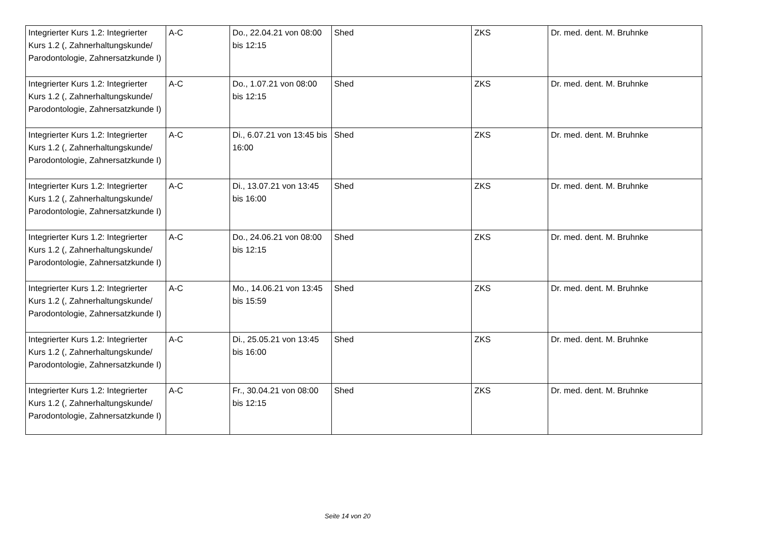| Integrierter Kurs 1.2: Integrierter Kurs 1.2 (, Zahnerhaltungskunde/ Parodontologie, Zahnersatzkunde I) | A-C | Do., 22.04.21 von 08:00 bis 12:15 | Shed | ZKS | Dr. med. dent. M. Bruhnke |
| Integrierter Kurs 1.2: Integrierter Kurs 1.2 (, Zahnerhaltungskunde/ Parodontologie, Zahnersatzkunde I) | A-C | Do., 1.07.21 von 08:00 bis 12:15 | Shed | ZKS | Dr. med. dent. M. Bruhnke |
| Integrierter Kurs 1.2: Integrierter Kurs 1.2 (, Zahnerhaltungskunde/ Parodontologie, Zahnersatzkunde I) | A-C | Di., 6.07.21 von 13:45 bis 16:00 | Shed | ZKS | Dr. med. dent. M. Bruhnke |
| Integrierter Kurs 1.2: Integrierter Kurs 1.2 (, Zahnerhaltungskunde/ Parodontologie, Zahnersatzkunde I) | A-C | Di., 13.07.21 von 13:45 bis 16:00 | Shed | ZKS | Dr. med. dent. M. Bruhnke |
| Integrierter Kurs 1.2: Integrierter Kurs 1.2 (, Zahnerhaltungskunde/ Parodontologie, Zahnersatzkunde I) | A-C | Do., 24.06.21 von 08:00 bis 12:15 | Shed | ZKS | Dr. med. dent. M. Bruhnke |
| Integrierter Kurs 1.2: Integrierter Kurs 1.2 (, Zahnerhaltungskunde/ Parodontologie, Zahnersatzkunde I) | A-C | Mo., 14.06.21 von 13:45 bis 15:59 | Shed | ZKS | Dr. med. dent. M. Bruhnke |
| Integrierter Kurs 1.2: Integrierter Kurs 1.2 (, Zahnerhaltungskunde/ Parodontologie, Zahnersatzkunde I) | A-C | Di., 25.05.21 von 13:45 bis 16:00 | Shed | ZKS | Dr. med. dent. M. Bruhnke |
| Integrierter Kurs 1.2: Integrierter Kurs 1.2 (, Zahnerhaltungskunde/ Parodontologie, Zahnersatzkunde I) | A-C | Fr., 30.04.21 von 08:00 bis 12:15 | Shed | ZKS | Dr. med. dent. M. Bruhnke |
Seite 14 von 20